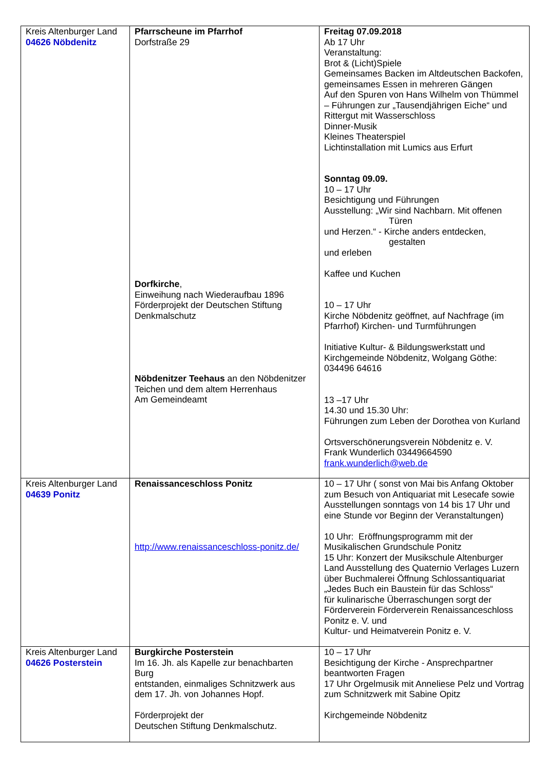| Kreis Altenburger Land 04626 Nöbdenitz | Pfarrscheune im Pfarrhof Dorfstraße 29 Dorfkirche , Einweihung nach Wiederaufbau 1896 Förderprojekt der Deutschen Stiftung Denkmalschutz Nöbdenitzer Teehaus an den Nöbdenitzer Teichen und dem altem Herrenhaus Am Gemeindeamt | Freitag 07.09.2018 Ab 17 Uhr Veranstaltung: Brot & (Licht)Spiele Gemeinsames Backen im Altdeutschen Backofen, gemeinsames Essen in mehreren Gängen Auf den Spuren von Hans Wilhelm von Thümmel – Führungen zur „Tausendjährigen Eiche“ und Rittergut mit Wasserschloss Dinner-Musik Kleines Theaterspiel Lichtinstallation mit Lumics aus Erfurt Sonntag 09.09. 10 – 17 Uhr Besichtigung und Führungen Ausstellung: „Wir sind Nachbarn. Mit offenen Türen und Herzen.“ - Kirche anders entdecken, gestalten und erleben Kaffee und Kuchen 10 – 17 Uhr Kirche Nöbdenitz geöffnet, auf Nachfrage (im Pfarrhof) Kirchen- und Turmführungen Initiative Kultur- & Bildungswerkstatt und Kirchgemeinde Nöbdenitz, Wolgang Göthe: 034496 64616 13 –17 Uhr 14.30 und 15.30 Uhr: Führungen zum Leben der Dorothea von Kurland Ortsverschönerungsverein Nöbdenitz e. V. Frank Wunderlich 03449664590 frank.wunderlich@web.de |
| Kreis Altenburger Land 04639 Ponitz | Renaissanceschloss Ponitz http://www.renaissanceschloss-ponitz.de/ | 10 – 17 Uhr ( sonst von Mai bis Anfang Oktober zum Besuch von Antiquariat mit Lesecafe sowie Ausstellungen sonntags von 14 bis 17 Uhr und eine Stunde vor Beginn der Veranstaltungen) 10 Uhr: Eröffnungsprogramm mit der Musikalischen Grundschule Ponitz 15 Uhr: Konzert der Musikschule Altenburger Land Ausstellung des Quaternio Verlages Luzern über Buchmalerei Öffnung Schlossantiquariat „Jedes Buch ein Baustein für das Schloss“ für kulinarische Überraschungen sorgt der Förderverein Förderverein Renaissanceschloss Ponitz e. V. und Kultur- und Heimatverein Ponitz e. V. |
| Kreis Altenburger Land 04626 Posterstein | Burgkirche Posterstein Im 16. Jh. als Kapelle zur benachbarten Burg entstanden, einmaliges Schnitzwerk aus dem 17. Jh. von Johannes Hopf. Förderprojekt der Deutschen Stiftung Denkmalschutz. | 10 – 17 Uhr Besichtigung der Kirche - Ansprechpartner beantworten Fragen 17 Uhr Orgelmusik mit Anneliese Pelz und Vortrag zum Schnitzwerk mit Sabine Opitz Kirchgemeinde Nöbdenitz |